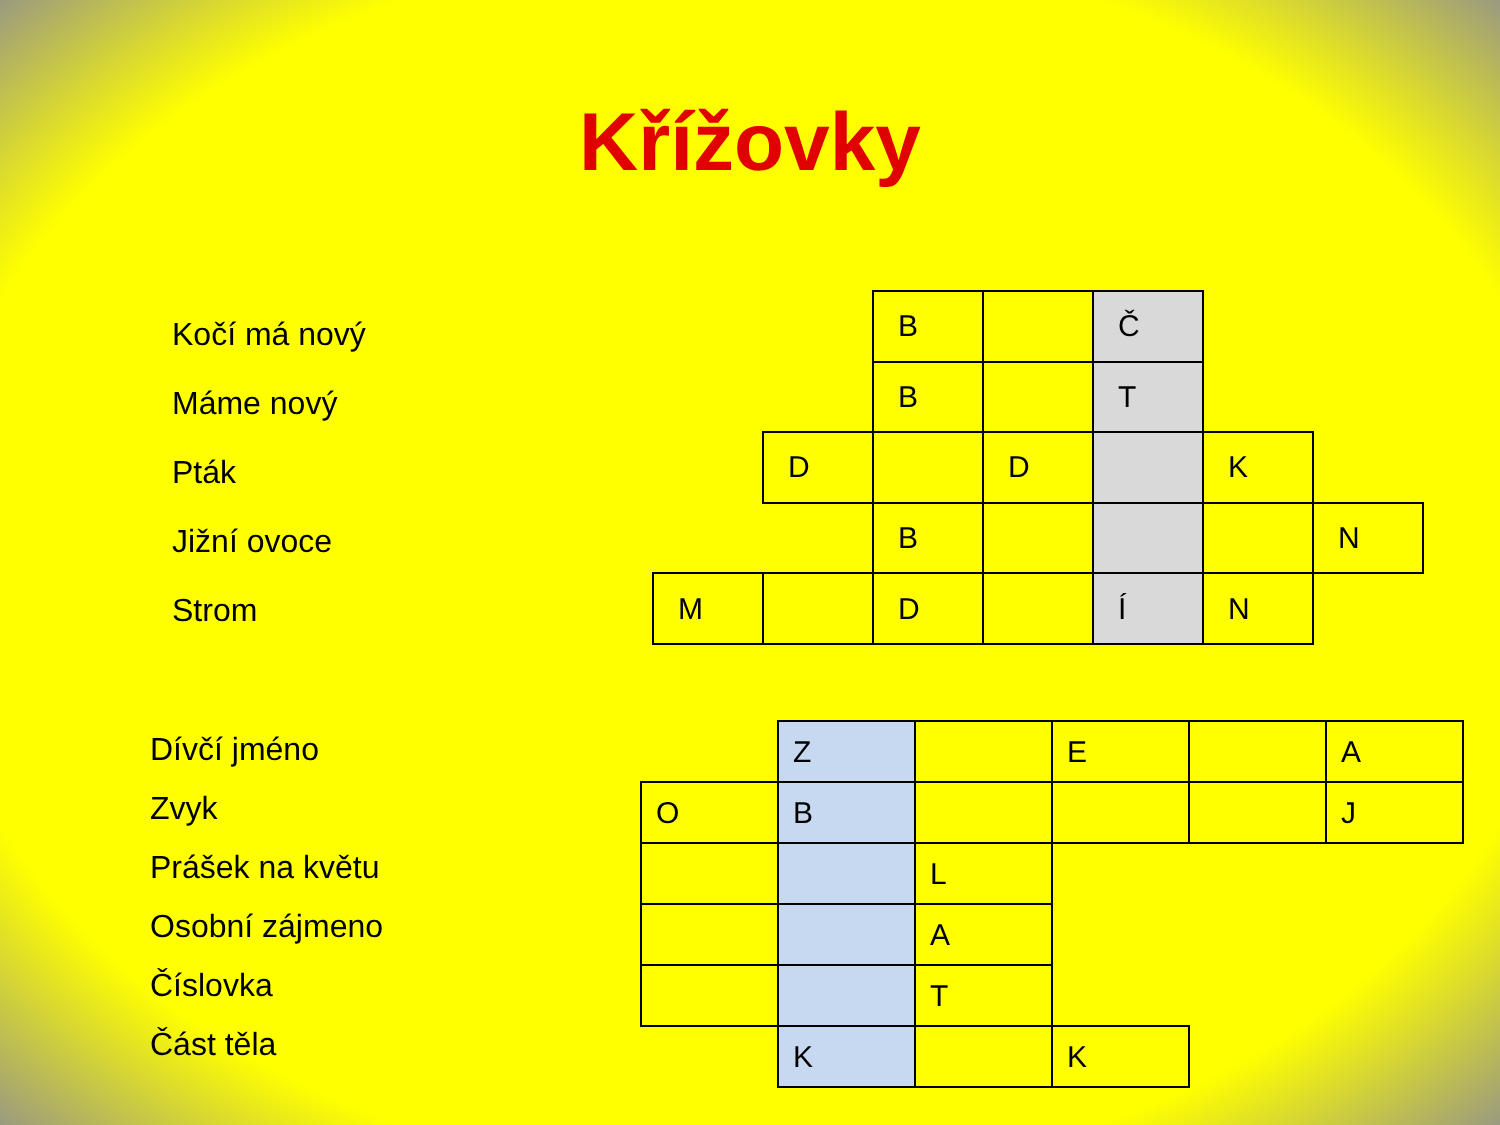Křížovky
Kočí má nový
Máme nový
Pták
Jižní ovoce
Strom
| | | B | | Č | | |
| | | B | | T | | |
| | D | | D | | K | |
| | | B | | | | N |
| M | | D | | Í | N | |
Dívčí jméno
Zvyk
Prášek na květu
Osobní zájmeno
Číslovka
Část těla
| | Z | | E | | A |
| O | B | | | | J |
| | | L | | | |
| | | A | | | |
| | | T | | | |
| | K | | K | | |